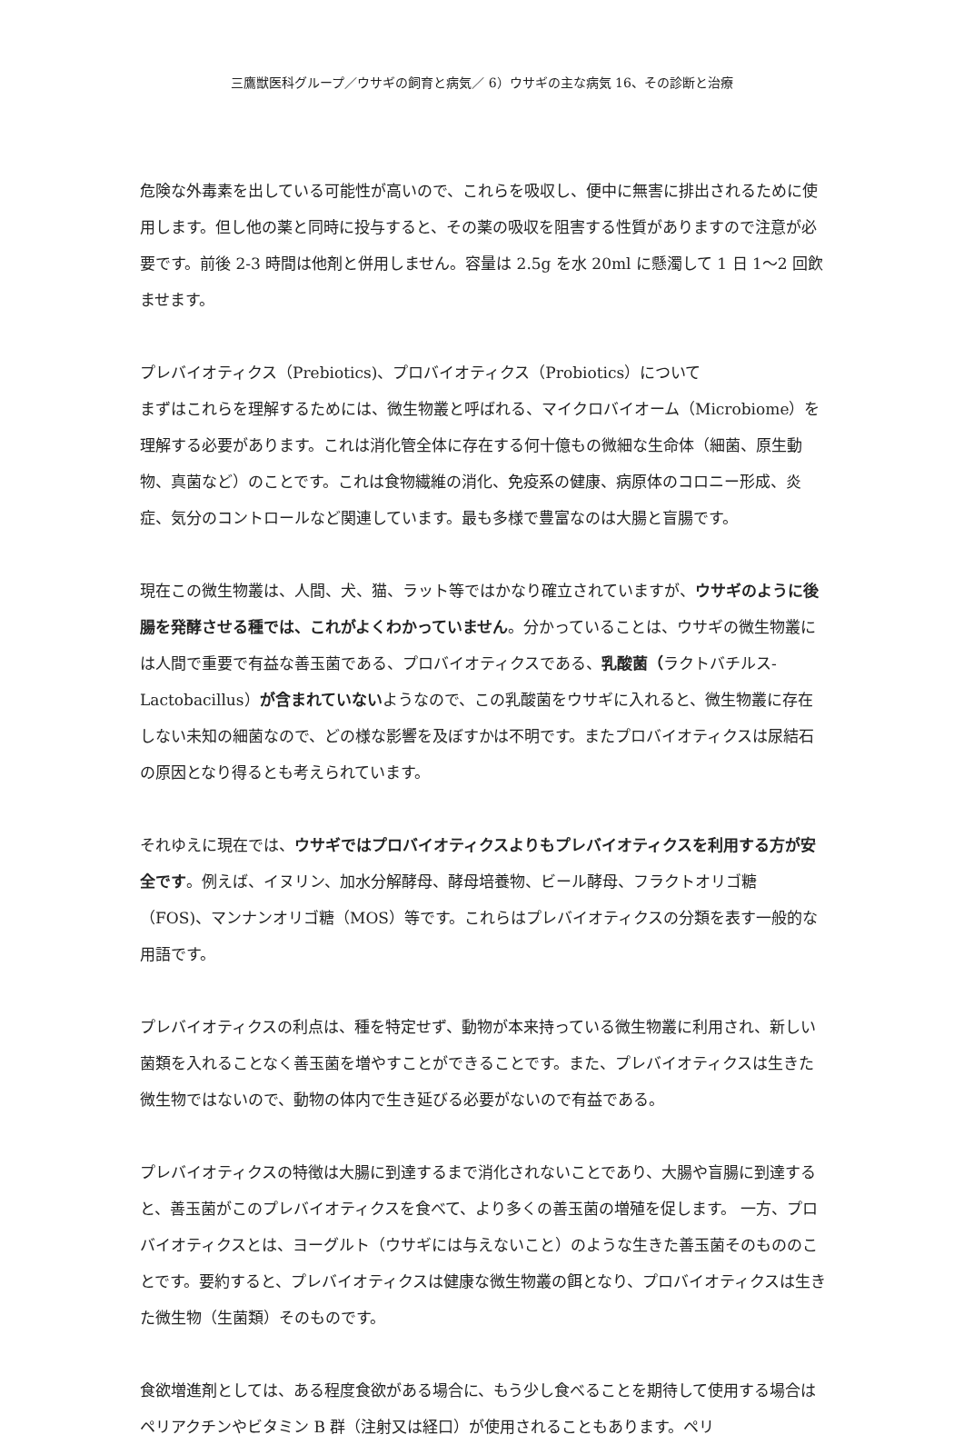三鷹獣医科グループ／ウサギの飼育と病気／ 6）ウサギの主な病気 16、その診断と治療
危険な外毒素を出している可能性が高いので、これらを吸収し、便中に無害に排出されるために使用します。但し他の薬と同時に投与すると、その薬の吸収を阻害する性質がありますので注意が必要です。前後 2-3 時間は他剤と併用しません。容量は 2.5g を水 20ml に懸濁して 1 日 1〜2 回飲ませます。
プレバイオティクス（Prebiotics)、プロバイオティクス（Probiotics）について
まずはこれらを理解するためには、微生物叢と呼ばれる、マイクロバイオーム（Microbiome）を理解する必要があります。これは消化管全体に存在する何十億もの微細な生命体（細菌、原生動物、真菌など）のことです。これは食物繊維の消化、免疫系の健康、病原体のコロニー形成、炎症、気分のコントロールなど関連しています。最も多様で豊富なのは大腸と盲腸です。
現在この微生物叢は、人間、犬、猫、ラット等ではかなり確立されていますが、ウサギのように後腸を発酵させる種では、これがよくわかっていません。分かっていることは、ウサギの微生物叢には人間で重要で有益な善玉菌である、プロバイオティクスである、乳酸菌（ラクトバチルス-Lactobacillus）が含まれていないようなので、この乳酸菌をウサギに入れると、微生物叢に存在しない未知の細菌なので、どの様な影響を及ぼすかは不明です。またプロバイオティクスは尿結石の原因となり得るとも考えられています。
それゆえに現在では、ウサギではプロバイオティクスよりもプレバイオティクスを利用する方が安全です。例えば、イヌリン、加水分解酵母、酵母培養物、ビール酵母、フラクトオリゴ糖（FOS)、マンナンオリゴ糖（MOS）等です。これらはプレバイオティクスの分類を表す一般的な用語です。
プレバイオティクスの利点は、種を特定せず、動物が本来持っている微生物叢に利用され、新しい菌類を入れることなく善玉菌を増やすことができることです。また、プレバイオティクスは生きた微生物ではないので、動物の体内で生き延びる必要がないので有益である。
プレバイオティクスの特徴は大腸に到達するまで消化されないことであり、大腸や盲腸に到達すると、善玉菌がこのプレバイオティクスを食べて、より多くの善玉菌の増殖を促します。 一方、プロバイオティクスとは、ヨーグルト（ウサギには与えないこと）のような生きた善玉菌そのもののことです。要約すると、プレバイオティクスは健康な微生物叢の餌となり、プロバイオティクスは生きた微生物（生菌類）そのものです。
食欲増進剤としては、ある程度食欲がある場合に、もう少し食べることを期待して使用する場合はペリアクチンやビタミン B 群（注射又は経口）が使用されることもあります。ペリ